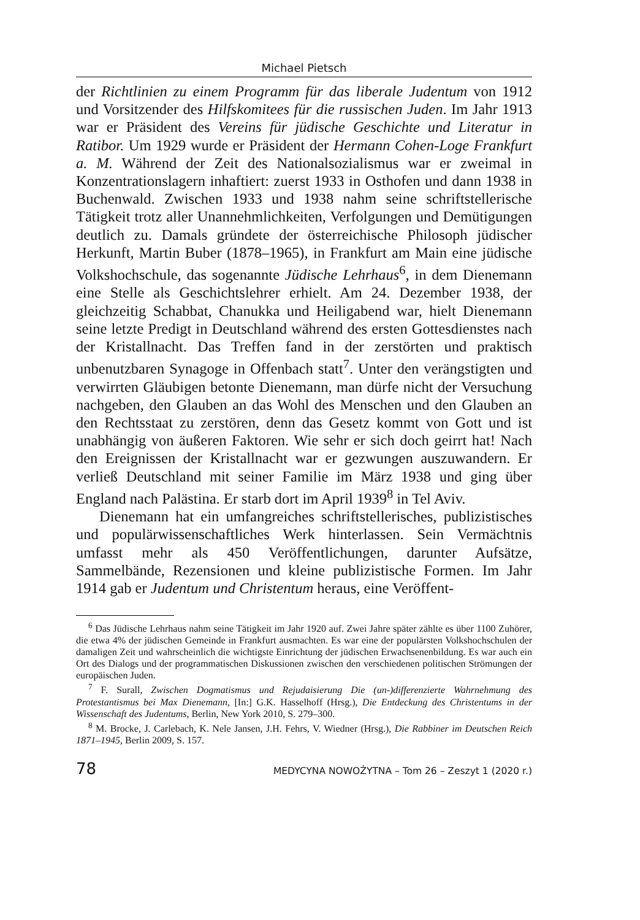Michael Pietsch
der Richtlinien zu einem Programm für das liberale Judentum von 1912 und Vorsitzender des Hilfskomitees für die russischen Juden. Im Jahr 1913 war er Präsident des Vereins für jüdische Geschichte und Literatur in Ratibor. Um 1929 wurde er Präsident der Hermann Cohen-Loge Frankfurt a. M. Während der Zeit des Nationalsozialismus war er zweimal in Konzentrationslagern inhaftiert: zuerst 1933 in Osthofen und dann 1938 in Buchenwald. Zwischen 1933 und 1938 nahm seine schriftstellerische Tätigkeit trotz aller Unannehmlichkeiten, Verfolgungen und Demütigungen deutlich zu. Damals gründete der österreichische Philosoph jüdischer Herkunft, Martin Buber (1878–1965), in Frankfurt am Main eine jüdische Volkshochschule, das sogenannte Jüdische Lehrhaus<sup>6</sup>, in dem Dienemann eine Stelle als Geschichtslehrer erhielt. Am 24. Dezember 1938, der gleichzeitig Schabbat, Chanukka und Heiligabend war, hielt Dienemann seine letzte Predigt in Deutschland während des ersten Gottesdienstes nach der Kristallnacht. Das Treffen fand in der zerstörten und praktisch unbenutzbaren Synagoge in Offenbach statt<sup>7</sup>. Unter den verängstigten und verwirrten Gläubigen betonte Dienemann, man dürfe nicht der Versuchung nachgeben, den Glauben an das Wohl des Menschen und den Glauben an den Rechtsstaat zu zerstören, denn das Gesetz kommt von Gott und ist unabhängig von äußeren Faktoren. Wie sehr er sich doch geirrt hat! Nach den Ereignissen der Kristallnacht war er gezwungen auszuwandern. Er verließ Deutschland mit seiner Familie im März 1938 und ging über England nach Palästina. Er starb dort im April 1939<sup>8</sup> in Tel Aviv.
Dienemann hat ein umfangreiches schriftstellerisches, publizistisches und populärwissenschaftliches Werk hinterlassen. Sein Vermächtnis umfasst mehr als 450 Veröffentlichungen, darunter Aufsätze, Sammelbände, Rezensionen und kleine publizistische Formen. Im Jahr 1914 gab er Judentum und Christentum heraus, eine Veröffent-
<sup>6</sup> Das Jüdische Lehrhaus nahm seine Tätigkeit im Jahr 1920 auf. Zwei Jahre später zählte es über 1100 Zuhörer, die etwa 4% der jüdischen Gemeinde in Frankfurt ausmachten. Es war eine der populärsten Volkshochschulen der damaligen Zeit und wahrscheinlich die wichtigste Einrichtung der jüdischen Erwachsenenbildung. Es war auch ein Ort des Dialogs und der programmatischen Diskussionen zwischen den verschiedenen politischen Strömungen der europäischen Juden.
<sup>7</sup> F. Surall, Zwischen Dogmatismus und Rejudaisierung Die (un-)differenzierte Wahrnehmung des Protestantismus bei Max Dienemann, [In:] G.K. Hasselhoff (Hrsg.), Die Entdeckung des Christentums in der Wissenschaft des Judentums, Berlin, New York 2010, S. 279–300.
<sup>8</sup> M. Brocke, J. Carlebach, K. Nele Jansen, J.H. Fehrs, V. Wiedner (Hrsg.), Die Rabbiner im Deutschen Reich 1871–1945, Berlin 2009, S. 157.
78 MEDYCYNA NOWOŻYTNA – Tom 26 – Zeszyt 1 (2020 r.)